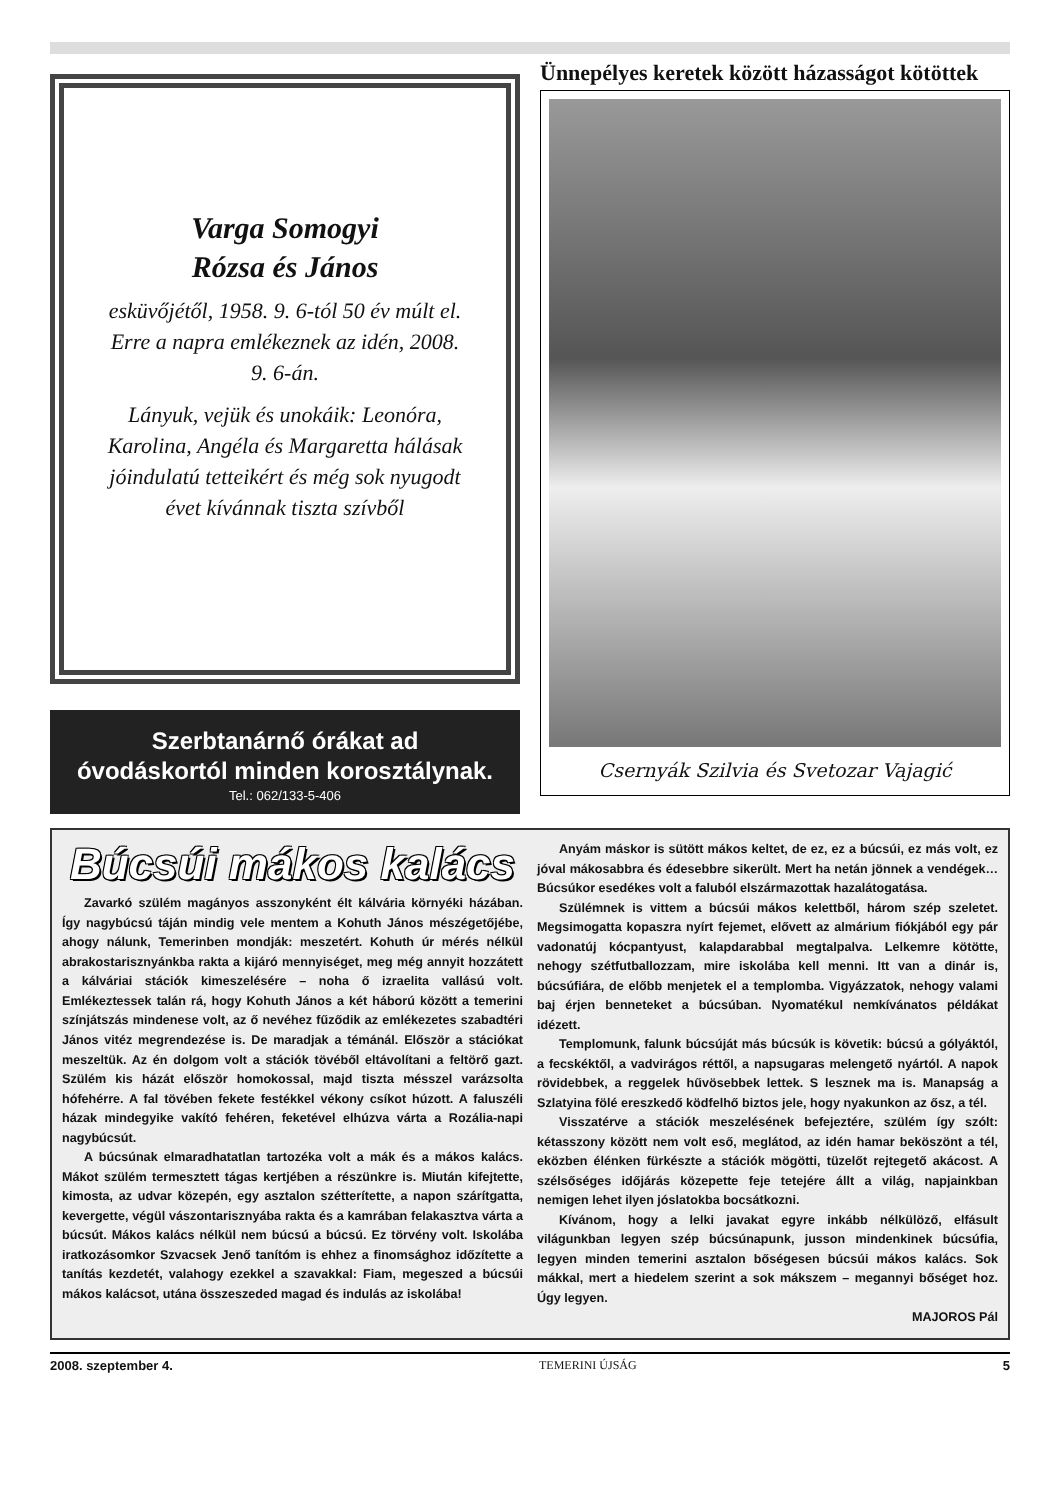Varga Somogyi
Rózsa és János
esküvőjétől, 1958. 9. 6-tól 50 év múlt el. Erre a napra emlékeznek az idén, 2008. 9. 6-án.
Lányuk, vejük és unokáik: Leonóra, Karolina, Angéla és Margaretta hálásak jóindulatú tetteikért és még sok nyugodt évet kívánnak tiszta szívből
Szerbtanárnő órákat ad
óvodáskortól minden korosztálynak.
Tel.: 062/133-5-406
Ünnepélyes keretek között házasságot kötöttek
Csernyák Szilvia és Svetozar Vajagić
Búcsúi mákos kalács
Zavarkó szülém magányos asszonyként élt kálvária környéki házában. Így nagybúcsú táján mindig vele mentem a Kohuth János mészégetőjébe, ahogy nálunk, Temerinben mondják: meszetért. Kohuth úr mérés nélkül abrakostarisznyánkba rakta a kijáró mennyiséget, meg még annyit hozzátett a kálváriai stációk kimeszelésére – noha ő izraelita vallású volt. Emlékeztessek talán rá, hogy Kohuth János a két háború között a temerini színjátszás mindenese volt, az ő nevéhez fűződik az emlékezetes szabadtéri János vitéz megrendezése is. De maradjak a témánál. Először a stációkat meszeltük. Az én dolgom volt a stációk tövéből eltávolítani a feltörő gazt. Szülém kis házát először homokossal, majd tiszta mésszel varázsolta hófehérre. A fal tövében fekete festékkel vékony csíkot húzott. A faluszéli házak mindegyike vakító fehéren, feketével elhúzva várta a Rozália-napi nagybúcsút.
A búcsúnak elmaradhatatlan tartozéka volt a mák és a mákos kalács. Mákot szülém termesztett tágas kertjében a részünkre is. Miután kifejtette, kimosta, az udvar közepén, egy asztalon szétterítette, a napon szárítgatta, kevergette, végül vászontarisznyába rakta és a kamrában felakasztva várta a búcsút. Mákos kalács nélkül nem búcsú a búcsú. Ez törvény volt. Iskolába iratkozásomkor Szvacsek Jenő tanítóm is ehhez a finomsághoz időzítette a tanítás kezdetét, valahogy ezekkel a szavakkal: Fiam, megeszed a búcsúi mákos kalácsot, utána összeszeded magad és indulás az iskolába!
Anyám máskor is sütött mákos keltet, de ez, ez a búcsúi, ez más volt, ez jóval mákosabbra és édesebbre sikerült. Mert ha netán jönnek a vendégek… Búcsúkor esedékes volt a faluból elszármazottak hazalátogatása.
Szülémnek is vittem a búcsúi mákos kelettből, három szép szeletet. Megsimogatta kopaszra nyírt fejemet, elővett az almárium fiókjából egy pár vadonatúj kócpantyust, kalapdarabbal megtalpalva. Lelkemre kötötte, nehogy szétfutballozzam, mire iskolába kell menni. Itt van a dinár is, búcsúfiára, de előbb menjetek el a templomba. Vigyázzatok, nehogy valami baj érjen benneteket a búcsúban. Nyomatékul nemkívánatos példákat idézett.
Templomunk, falunk búcsúját más búcsúk is követik: búcsú a gólyáktól, a fecskéktől, a vadvirágos réttől, a napsugaras melengető nyártól. A napok rövidebbek, a reggelek hűvösebbek lettek. S lesznek ma is. Manapság a Szlatyina fölé ereszkedő ködfelhő biztos jele, hogy nyakunkon az ősz, a tél.
Visszatérve a stációk meszelésének befejeztére, szülém így szólt: kétasszony között nem volt eső, meglátod, az idén hamar beköszönt a tél, eközben élénken fürkészte a stációk mögötti, tüzelőt rejtegető akácost. A szélsőséges időjárás közepette feje tetejére állt a világ, napjainkban nemigen lehet ilyen jóslatokba bocsátkozni.
Kívánom, hogy a lelki javakat egyre inkább nélkülöző, elfásult világunkban legyen szép búcsúnapunk, jusson mindenkinek búcsúfia, legyen minden temerini asztalon bőségesen búcsúi mákos kalács. Sok mákkal, mert a hiedelem szerint a sok mákszem – megannyi bőséget hoz. Úgy legyen.
MAJOROS Pál
2008. szeptember 4. TEMERINI ÚJSÁG 5